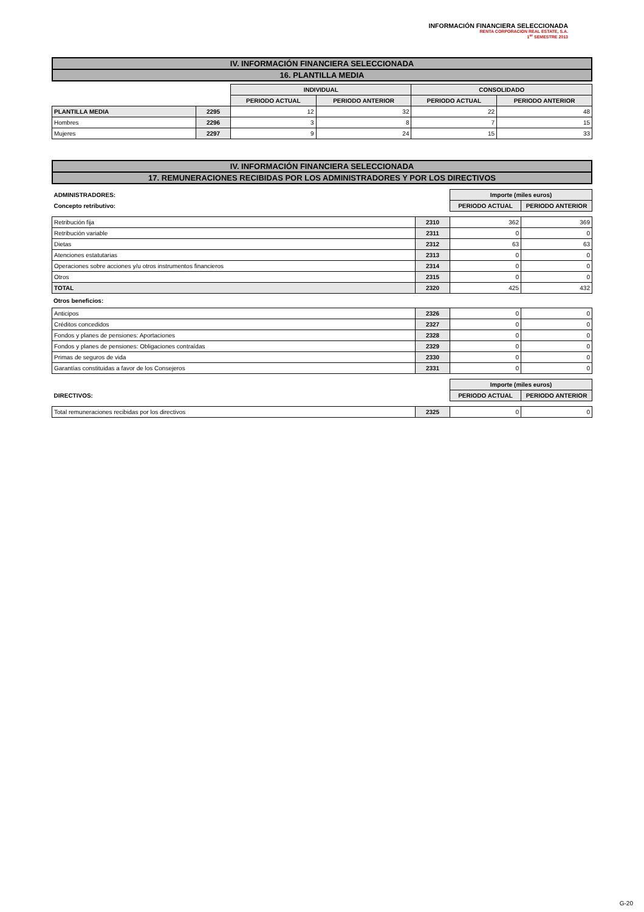INFORMACIÓN FINANCIERA SELECCIONADA
RENTA CORPORACION REAL ESTATE, S.A.
1<sup>er</sup> SEMESTRE 2013
| IV. INFORMACIÓN FINANCIERA SELECCIONADA |
| 16. PLANTILLA MEDIA |
| | | INDIVIDUAL | | CONSOLIDADO | |
| | | PERIODO ACTUAL | PERIODO ANTERIOR | PERIODO ACTUAL | PERIODO ANTERIOR |
| PLANTILLA MEDIA | 2295 | 12 | 32 | 22 | 48 |
| Hombres | 2296 | 3 | 8 | 7 | 15 |
| Mujeres | 2297 | 9 | 24 | 15 | 33 |
| IV. INFORMACIÓN FINANCIERA SELECCIONADA |
| 17. REMUNERACIONES RECIBIDAS POR LOS ADMINISTRADORES Y POR LOS DIRECTIVOS |
| ADMINISTRADORES: | | Importe (miles euros) | |
| Concepto retributivo: | | PERIODO ACTUAL | PERIODO ANTERIOR |
| Retribución fija | 2310 | 362 | 369 |
| Retribución variable | 2311 | 0 | 0 |
| Dietas | 2312 | 63 | 63 |
| Atenciones estatutarias | 2313 | 0 | 0 |
| Operaciones sobre acciones y/u otros instrumentos financieros | 2314 | 0 | 0 |
| Otros | 2315 | 0 | 0 |
| TOTAL | 2320 | 425 | 432 |
Otros beneficios:
| Anticipos | 2326 | 0 | 0 |
| Créditos concedidos | 2327 | 0 | 0 |
| Fondos y planes de pensiones: Aportaciones | 2328 | 0 | 0 |
| Fondos y planes de pensiones: Obligaciones contraídas | 2329 | 0 | 0 |
| Primas de seguros de vida | 2330 | 0 | 0 |
| Garantías constituidas a favor de los Consejeros | 2331 | 0 | 0 |
| | | Importe (miles euros) | |
| DIRECTIVOS: | | PERIODO ACTUAL | PERIODO ANTERIOR |
| Total remuneraciones recibidas por los directivos | 2325 | 0 | 0 |
G-20